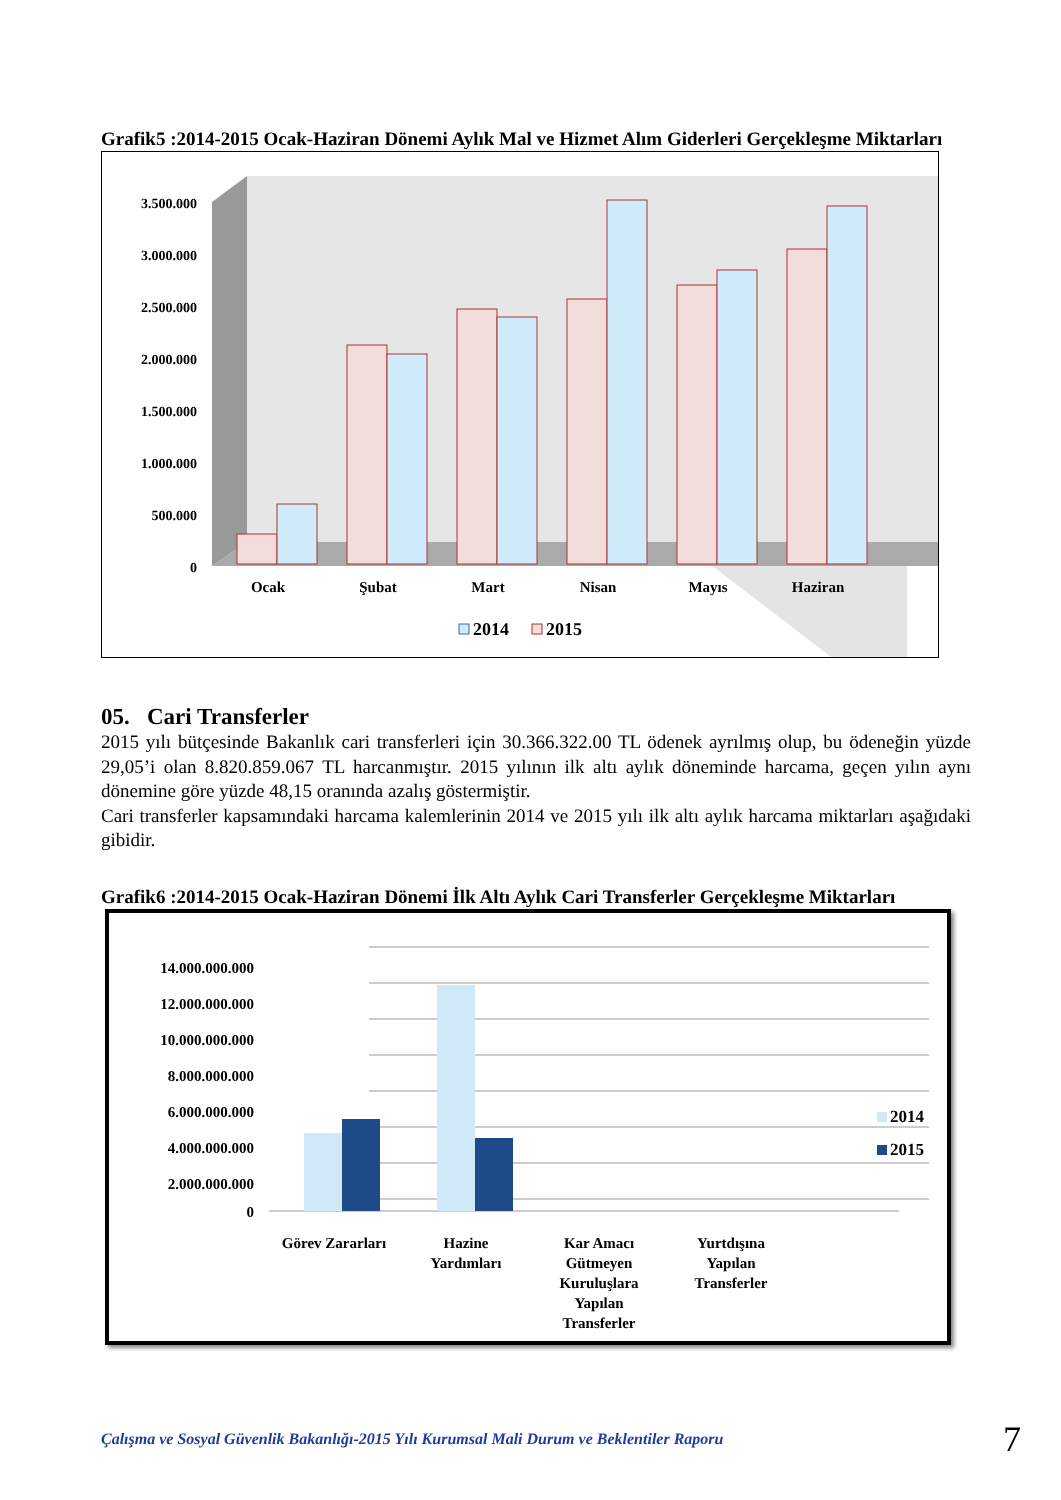Grafik5 :2014-2015 Ocak-Haziran Dönemi Aylık Mal ve Hizmet Alım Giderleri Gerçekleşme Miktarları
3.500.000
3.000.000
2.500.000
2.000.000
1.500.000
1.000.000
500.000
0
Ocak
Şubat
Mart
Nisan
Mayıs
Haziran
2014
2015
05. Cari Transferler
2015 yılı bütçesinde Bakanlık cari transferleri için 30.366.322.00 TL ödenek ayrılmış olup, bu ödeneğin yüzde 29,05’i olan 8.820.859.067 TL harcanmıştır. 2015 yılının ilk altı aylık döneminde harcama, geçen yılın aynı dönemine göre yüzde 48,15 oranında azalış göstermiştir.
Cari transferler kapsamındaki harcama kalemlerinin 2014 ve 2015 yılı ilk altı aylık harcama miktarları aşağıdaki gibidir.
Grafik6 :2014-2015 Ocak-Haziran Dönemi İlk Altı Aylık Cari Transferler Gerçekleşme Miktarları
14.000.000.000
12.000.000.000
10.000.000.000
8.000.000.000
6.000.000.000
4.000.000.000
2.000.000.000
0
Görev Zararları
Hazine
Yardımları
Kar Amacı
Gütmeyen
Kuruluşlara
Yapılan
Transferler
Yurtdışına
Yapılan
Transferler
2014
2015
Çalışma ve Sosyal Güvenlik Bakanlığı-2015 Yılı Kurumsal Mali Durum ve Beklentiler Raporu 7